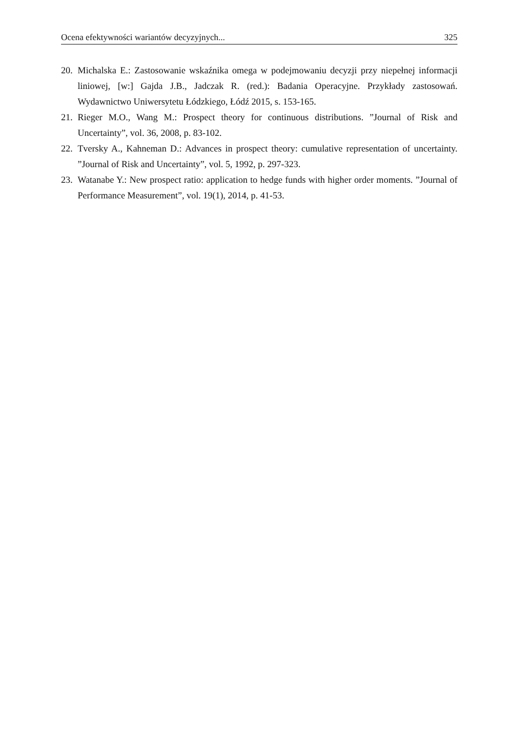Ocena efektywności wariantów decyzyjnych... 325
20. Michalska E.: Zastosowanie wskaźnika omega w podejmowaniu decyzji przy niepełnej informacji liniowej, [w:] Gajda J.B., Jadczak R. (red.): Badania Operacyjne. Przykłady zastosowań. Wydawnictwo Uniwersytetu Łódzkiego, Łódź 2015, s. 153-165.
21. Rieger M.O., Wang M.: Prospect theory for continuous distributions. ”Journal of Risk and Uncertainty”, vol. 36, 2008, p. 83-102.
22. Tversky A., Kahneman D.: Advances in prospect theory: cumulative representation of uncertainty. ”Journal of Risk and Uncertainty”, vol. 5, 1992, p. 297-323.
23. Watanabe Y.: New prospect ratio: application to hedge funds with higher order moments. ”Journal of Performance Measurement”, vol. 19(1), 2014, p. 41-53.